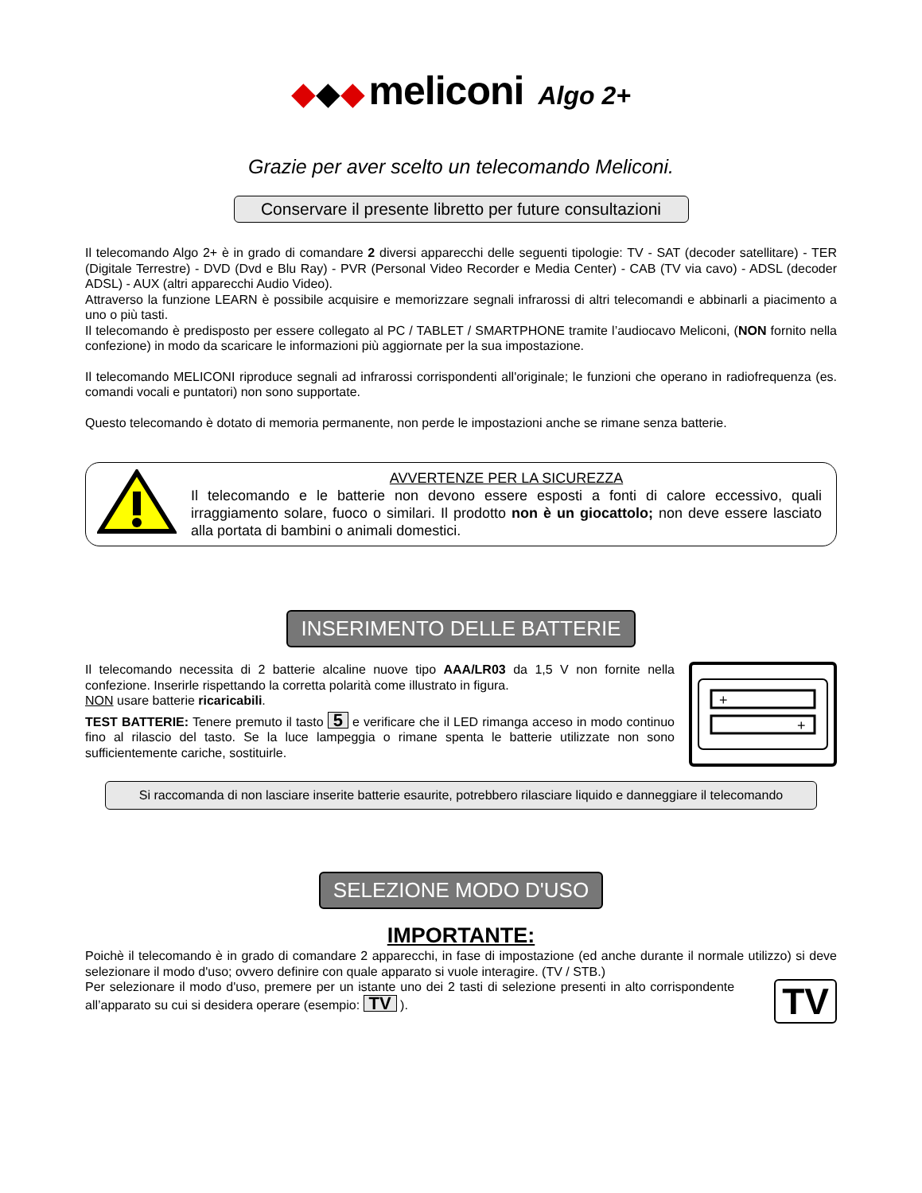◆◆◆ meliconi Algo 2+
Grazie per aver scelto un telecomando Meliconi.
Conservare il presente libretto per future consultazioni
Il telecomando Algo 2+ è in grado di comandare 2 diversi apparecchi delle seguenti tipologie: TV - SAT (decoder satellitare) - TER (Digitale Terrestre) - DVD (Dvd e Blu Ray) - PVR (Personal Video Recorder e Media Center) - CAB (TV via cavo) - ADSL (decoder ADSL) - AUX (altri apparecchi Audio Video).
Attraverso la funzione LEARN è possibile acquisire e memorizzare segnali infrarossi di altri telecomandi e abbinarli a piacimento a uno o più tasti.
Il telecomando è predisposto per essere collegato al PC / TABLET / SMARTPHONE tramite l’audiocavo Meliconi, (NON fornito nella confezione) in modo da scaricare le informazioni più aggiornate per la sua impostazione.
Il telecomando MELICONI riproduce segnali ad infrarossi corrispondenti all'originale; le funzioni che operano in radiofrequenza (es. comandi vocali e puntatori) non sono supportate.
Questo telecomando è dotato di memoria permanente, non perde le impostazioni anche se rimane senza batterie.
AVVERTENZE PER LA SICUREZZA
Il telecomando e le batterie non devono essere esposti a fonti di calore eccessivo, quali irraggiamento solare, fuoco o similari. Il prodotto non è un giocattolo; non deve essere lasciato alla portata di bambini o animali domestici.
INSERIMENTO DELLE BATTERIE
Il telecomando necessita di 2 batterie alcaline nuove tipo AAA/LR03 da 1,5 V non fornite nella confezione. Inserirle rispettando la corretta polarità come illustrato in figura.
NON usare batterie ricaricabili.
TEST BATTERIE: Tenere premuto il tasto 5 e verificare che il LED rimanga acceso in modo continuo fino al rilascio del tasto. Se la luce lampeggia o rimane spenta le batterie utilizzate non sono sufficientemente cariche, sostituirle.
+
+
Si raccomanda di non lasciare inserite batterie esaurite, potrebbero rilasciare liquido e danneggiare il telecomando
SELEZIONE MODO D'USO
IMPORTANTE:
Poichè il telecomando è in grado di comandare 2 apparecchi, in fase di impostazione (ed anche durante il normale utilizzo) si deve selezionare il modo d'uso; ovvero definire con quale apparato si vuole interagire. (TV / STB.)
Per selezionare il modo d'uso, premere per un istante uno dei 2 tasti di selezione presenti in alto corrispondente all’apparato su cui si desidera operare (esempio: TV ).
TV